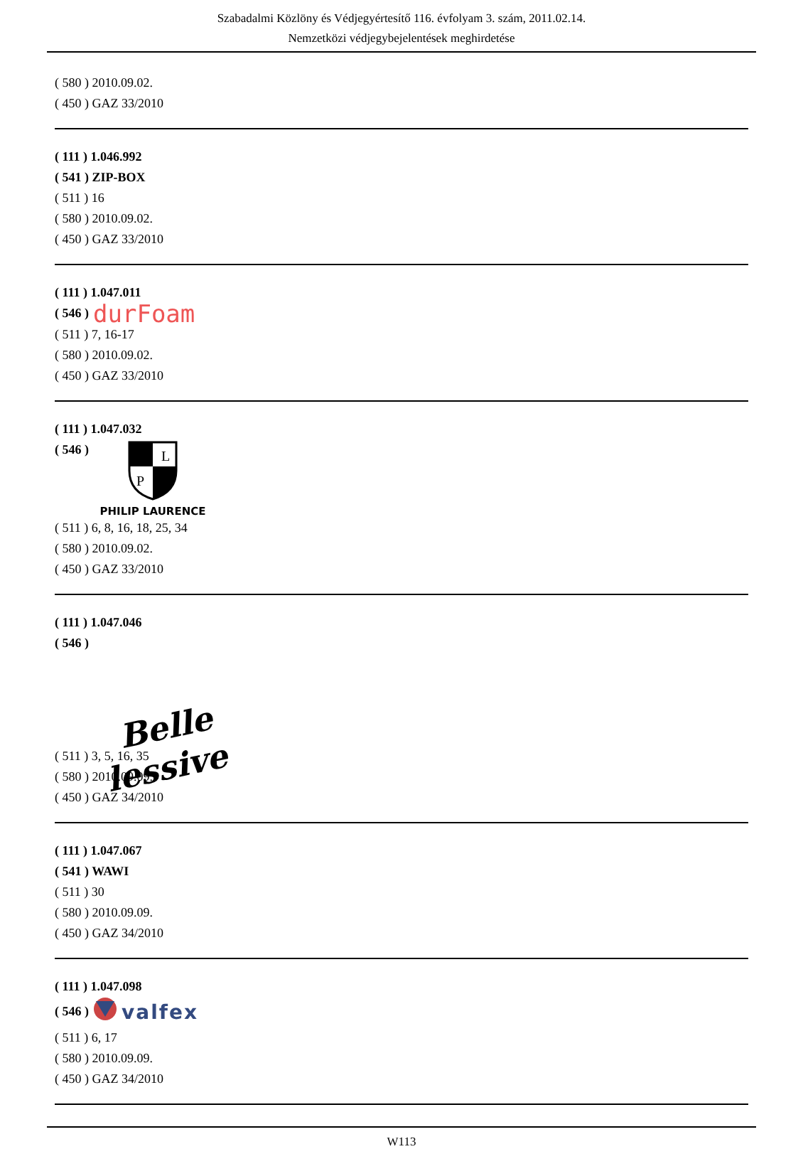Szabadalmi Közlöny és Védjegyértesítő 116. évfolyam 3. szám, 2011.02.14.
Nemzetközi védjegybejelentések meghirdetése
( 580 ) 2010.09.02.
( 450 ) GAZ 33/2010
( 111 ) 1.046.992
( 541 ) ZIP-BOX
( 511 ) 16
( 580 ) 2010.09.02.
( 450 ) GAZ 33/2010
( 111 ) 1.047.011
( 546 ) durFoam
( 511 ) 7, 16-17
( 580 ) 2010.09.02.
( 450 ) GAZ 33/2010
( 111 ) 1.047.032
( 546 )
L
P
PHILIP LAURENCE
( 511 ) 6, 8, 16, 18, 25, 34
( 580 ) 2010.09.02.
( 450 ) GAZ 33/2010
( 111 ) 1.047.046
( 546 )
Belle
lessive
( 511 ) 3, 5, 16, 35
( 580 ) 2010.09.09.
( 450 ) GAZ 34/2010
( 111 ) 1.047.067
( 541 ) WAWI
( 511 ) 30
( 580 ) 2010.09.09.
( 450 ) GAZ 34/2010
( 111 ) 1.047.098
( 546 ) valfex
( 511 ) 6, 17
( 580 ) 2010.09.09.
( 450 ) GAZ 34/2010
W113